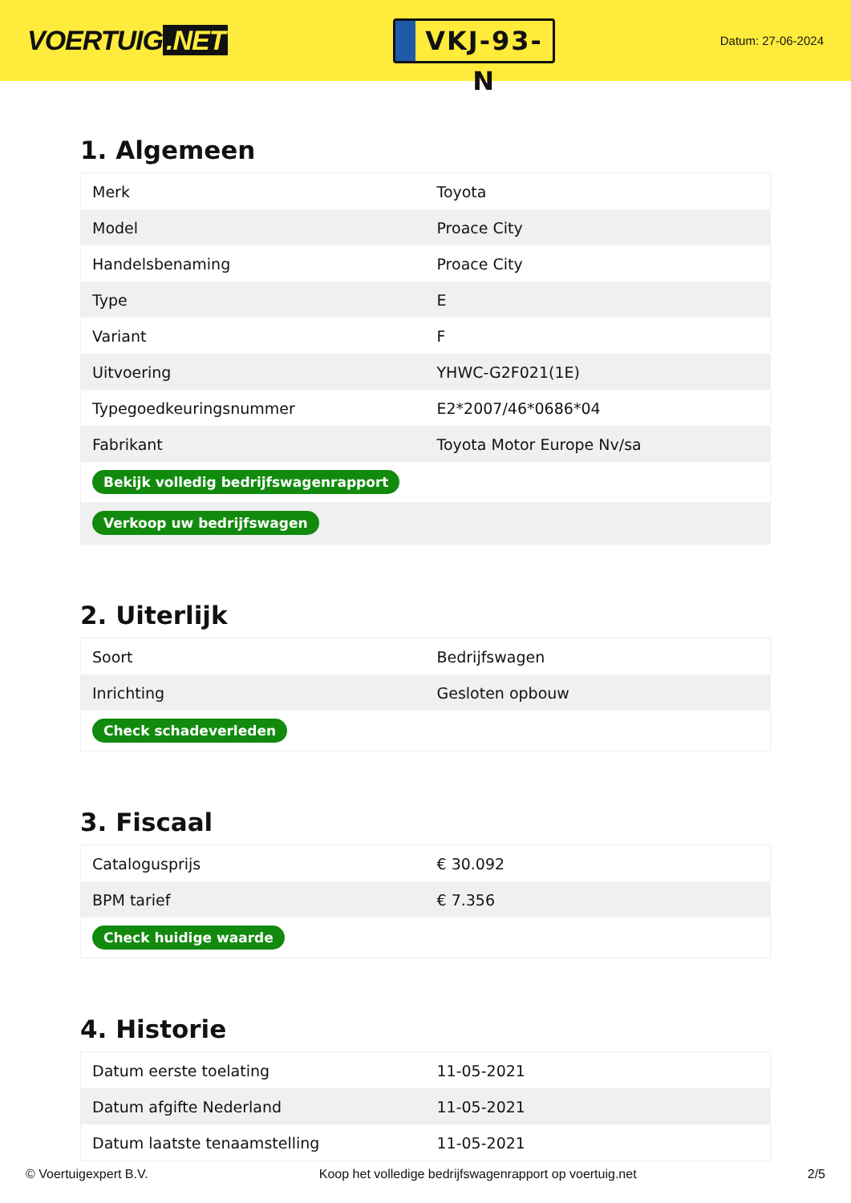VOERTUIG.NET
VKJ-93-N
Datum: 27-06-2024
1. Algemeen
| Merk | Toyota |
| Model | Proace City |
| Handelsbenaming | Proace City |
| Type | E |
| Variant | F |
| Uitvoering | YHWC-G2F021(1E) |
| Typegoedkeuringsnummer | E2*2007/46*0686*04 |
| Fabrikant | Toyota Motor Europe Nv/sa |
| Bekijk volledig bedrijfswagenrapport | |
| Verkoop uw bedrijfswagen | |
2. Uiterlijk
| Soort | Bedrijfswagen |
| Inrichting | Gesloten opbouw |
| Check schadeverleden | |
3. Fiscaal
| Catalogusprijs | € 30.092 |
| BPM tarief | € 7.356 |
| Check huidige waarde | |
4. Historie
| Datum eerste toelating | 11-05-2021 |
| Datum afgifte Nederland | 11-05-2021 |
| Datum laatste tenaamstelling | 11-05-2021 |
© Voertuigexpert B.V. Koop het volledige bedrijfswagenrapport op voertuig.net 2/5